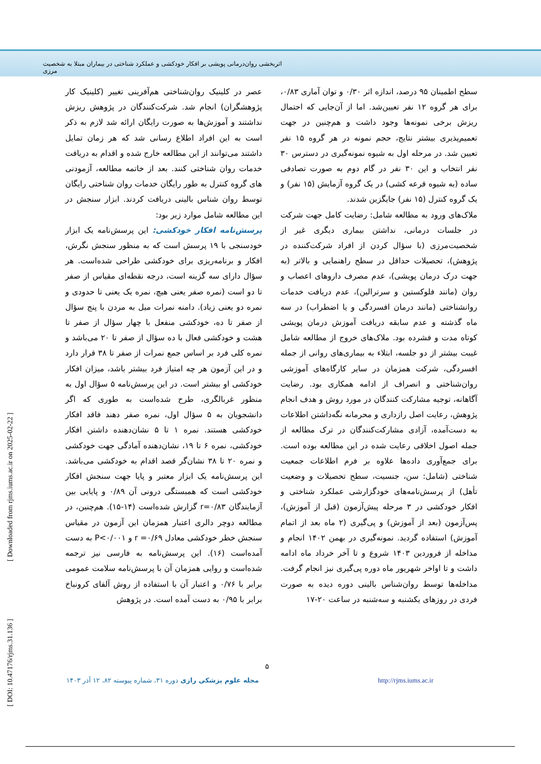اثربخشی روان‌درمانی پویشی بر افکار خودکشی و عملکرد شناختی در بیماران مبتلا به شخصیت مرزی
سطح اطمینان ۹۵ درصد، اندازه اثر ۰/۳۰ و توان آماری ۰/۸۳، برای هر گروه ۱۲ نفر تعیین‌شد. اما از آن‌جایی که احتمال ریزش برخی نمونه‌ها وجود داشت و هم‌چنین در جهت تعمیم‌پذیری بیشتر نتایج، حجم نمونه در هر گروه ۱۵ نفر تعیین شد. در مرحله اول به شیوه نمونه‌گیری در دسترس ۳۰ نفر انتخاب و این ۳۰ نفر در گام دوم به صورت تصادفی ساده (به شیوه قرعه کشی) در یک گروه آزمایش (۱۵ نفر) و یک گروه کنترل (۱۵ نفر) جایگزین شدند.
ملاک‌های ورود به مطالعه شامل: رضایت کامل جهت شرکت در جلسات درمانی، نداشتن بیماری دیگری غیر از شخصیت‌مرزی (با سؤال کردن از افراد شرکت‌کننده در پژوهش)، تحصیلات حداقل در سطح راهنمایی و بالاتر (به جهت درک درمان پویشی)، عدم مصرف داروهای اعصاب و روان (مانند فلوکستین و سرترالین)، عدم دریافت خدمات روانشناختی (مانند درمان افسردگی و یا اضطراب) در سه ماه گذشته و عدم سابقه دریافت آموزش درمان پویشی کوتاه مدت و فشرده بود. ملاک‌های خروج از مطالعه شامل غیبت بیشتر از دو جلسه، ابتلاء به بیماری‌های روانی از جمله افسردگی، شرکت همزمان در سایر کارگاه‌های آموزشی روان‌شناختی و انصراف از ادامه همکاری بود. رضایت آگاهانه، توجیه مشارکت کنندگان در مورد روش و هدف انجام پژوهش، رعایت اصل رازداری و محرمانه نگه‌داشتن اطلاعات به دست‌آمده، آزادی مشارکت‌کنندگان در ترک مطالعه از جمله اصول اخلاقی رعایت شده در این مطالعه بوده است. برای جمع‌آوری داده‌ها علاوه بر فرم اطلاعات جمعیت شناختی (شامل: سن، جنسیت، سطح تحصیلات و وضعیت تأهل) از پرسش‌نامه‌های خودگزارشی عملکرد شناختی و افکار خودکشی در ۳ مرحله پیش‌آزمون (قبل از آموزش)، پس‌آزمون (بعد از آموزش) و پی‌گیری (۲ ماه بعد از اتمام آموزش) استفاده گردید. نمونه‌گیری در بهمن ۱۴۰۲ انجام و مداخله از فروردین ۱۴۰۳ شروع و تا آخر خرداد ماه ادامه داشت و تا اواخر شهریور ماه دوره پی‌گیری نیز انجام گرفت. مداخله‌ها توسط روان‌شناس بالینی دوره دیده به صورت فردی در روزهای یکشنبه و سه‌شنبه در ساعت ۲۰-۱۷
عصر در کلینیک روان‌شناختی هم‌آفرینی تغییر (کلینیک کار پژوهشگران) انجام شد. شرکت‌کنندگان در پژوهش ریزش نداشتند و آموزش‌ها به صورت رایگان ارائه شد لازم به ذکر است به این افراد اطلاع رسانی شد که هر زمان تمایل داشتند می‌توانند از این مطالعه خارج شده و اقدام به دریافت خدمات روان شناختی کنند. بعد از خاتمه مطالعه، آزمودنی های گروه کنترل به طور رایگان خدمات روان شناختی رایگان توسط روان شناس بالینی دریافت کردند. ابزار سنجش در این مطالعه شامل موارد زیر بود:
پرسش‌نامه افکار خودکشی: این پرسش‌نامه یک ابزار خودسنجی با ۱۹ پرسش است که به منظور سنجش نگرش، افکار و برنامه‌ریزی برای خودکشی طراحی شده‌است. هر سؤال دارای سه گزینه است، درجه نقطه‌ای مقیاس از صفر تا دو است (نمره صفر یعنی هیچ، نمره یک یعنی تا حدودی و نمره دو یعنی زیاد). دامنه نمرات میل به مردن با پنج سؤال از صفر تا ده، خودکشی منفعل با چهار سؤال از صفر تا هشت و خودکشی فعال با ده سؤال از صفر تا ۲۰ می‌باشد و نمره کلی فرد بر اساس جمع نمرات از صفر تا ۳۸ قرار دارد و در این آزمون هر چه امتیاز فرد بیشتر باشد، میزان افکار خودکشی او بیشتر است. در این پرسش‌نامه ۵ سؤال اول به منظور غربالگری، طرح شده‌است به طوری که اگر دانشجویان به ۵ سؤال اول، نمره صفر دهند فاقد افکار خودکشی هستند. نمره ۱ تا ۵ نشان‌دهنده داشتن افکار خودکشی، نمره ۶ تا ۱۹، نشان‌دهنده آمادگی جهت خودکشی و نمره ۲۰ تا ۳۸ نشان‌گر قصد اقدام به خودکشی می‌باشد. این پرسش‌نامه یک ابزار معتبر و پایا جهت سنجش افکار خودکشی است که همبستگی درونی آن ۰/۸۹ و پایایی بین آزمایندگان r=۰/۸۳ گزارش شده‌است (۱۴-۱۵). هم‌چنین، در مطالعه دوچر دالری اعتبار همزمان این آزمون در مقیاس سنجش خطر خودکشی معادل r =۰/۶۹ و P<۰/۰۰۱ به دست آمده‌است (۱۶). این پرسش‌نامه به فارسی نیز ترجمه شده‌است و روایی همزمان آن با پرسش‌نامه سلامت عمومی برابر با ۰/۷۶ و اعتبار آن با استفاده از روش آلفای کرونباخ برابر با ۰/۹۵ به دست آمده است. در پژوهش
۵
مجله علوم پزشکی رازی دوره ۳۱، شماره پیوسته ۸۲، ۱۲ آذر ۱۴۰۳ http://rjms.iums.ac.ir
[ Downloaded from rjms.iums.ac.ir on 2025-02-22 ]
[ DOI: 10.47176/rjms.31.136 ]